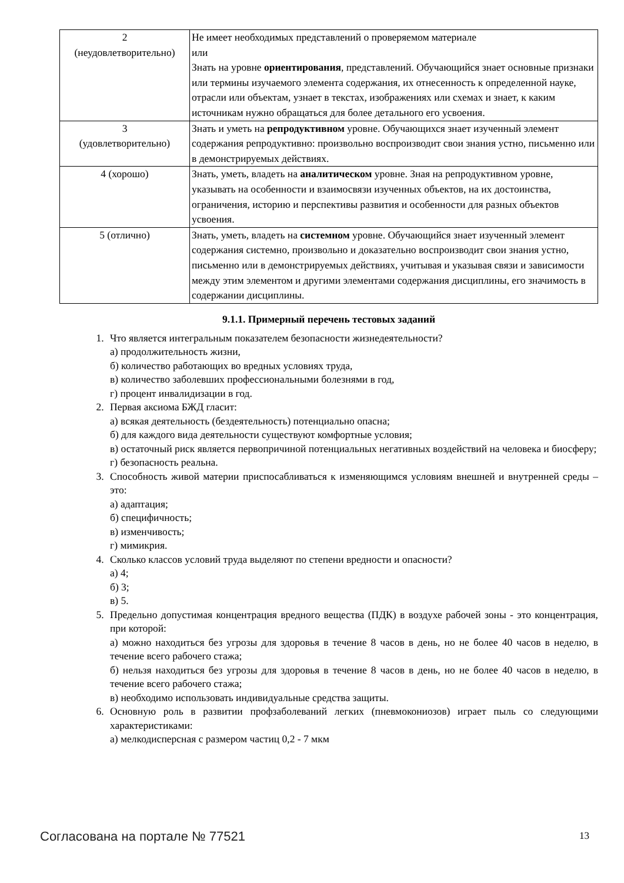| 2 (неудовлетворительно) | Не имеет необходимых представлений о проверяемом материале или Знать на уровне ориентирования , представлений. Обучающийся знает основные признаки или термины изучаемого элемента содержания, их отнесенность к определенной науке, отрасли или объектам, узнает в текстах, изображениях или схемах и знает, к каким источникам нужно обращаться для более детального его усвоения. |
| 3 (удовлетворительно) | Знать и уметь на репродуктивном уровне. Обучающихся знает изученный элемент содержания репродуктивно: произвольно воспроизводит свои знания устно, письменно или в демонстрируемых действиях. |
| 4 (хорошо) | Знать, уметь, владеть на аналитическом уровне. Зная на репродуктивном уровне, указывать на особенности и взаимосвязи изученных объектов, на их достоинства, ограничения, историю и перспективы развития и особенности для разных объектов усвоения. |
| 5 (отлично) | Знать, уметь, владеть на системном уровне. Обучающийся знает изученный элемент содержания системно, произвольно и доказательно воспроизводит свои знания устно, письменно или в демонстрируемых действиях, учитывая и указывая связи и зависимости между этим элементом и другими элементами содержания дисциплины, его значимость в содержании дисциплины. |
9.1.1. Примерный перечень тестовых заданий
1. Что является интегральным показателем безопасности жизнедеятельности?
а) продолжительность жизни,
б) количество работающих во вредных условиях труда,
в) количество заболевших профессиональными болезнями в год,
г) процент инвалидизации в год.
2. Первая аксиома БЖД гласит:
а) всякая деятельность (бездеятельность) потенциально опасна;
б) для каждого вида деятельности существуют комфортные условия;
в) остаточный риск является первопричиной потенциальных негативных воздействий на человека и биосферу;
г) безопасность реальна.
3. Способность живой материи приспосабливаться к изменяющимся условиям внешней и внутренней среды – это:
а) адаптация;
б) специфичность;
в) изменчивость;
г) мимикрия.
4. Сколько классов условий труда выделяют по степени вредности и опасности?
а) 4;
б) 3;
в) 5.
5. Предельно допустимая концентрация вредного вещества (ПДК) в воздухе рабочей зоны - это концентрация, при которой:
а) можно находиться без угрозы для здоровья в течение 8 часов в день, но не более 40 часов в неделю, в течение всего рабочего стажа;
б) нельзя находиться без угрозы для здоровья в течение 8 часов в день, но не более 40 часов в неделю, в течение всего рабочего стажа;
в) необходимо использовать индивидуальные средства защиты.
6. Основную роль в развитии профзаболеваний легких (пневмокониозов) играет пыль со следующими характеристиками:
а) мелкодисперсная с размером частиц 0,2 - 7 мкм
Согласована на портале № 77521 13